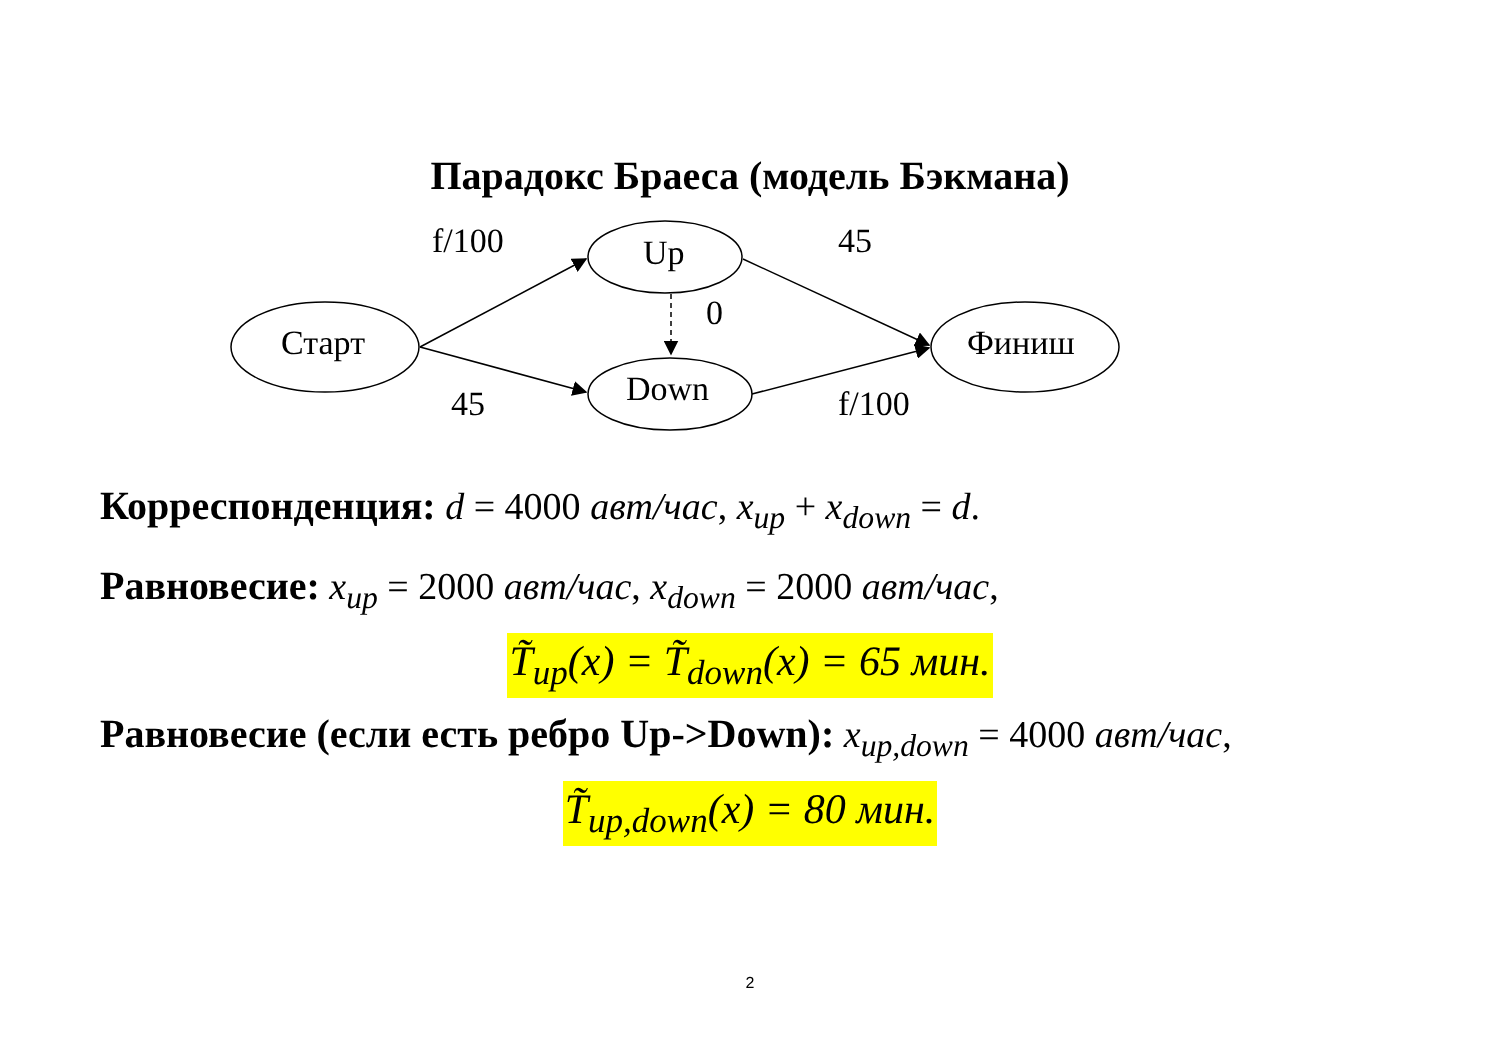Парадокс Браеса (модель Бэкмана)
Старт
Up
Down
Финиш
f/100 45
0
45 f/100
Корреспонденция: d = 4000 авт/час, x<sub>up</sub> + x<sub>down</sub> = d.
Равновесие: x<sub>up</sub> = 2000 авт/час, x<sub>down</sub> = 2000 авт/час,
T̃<sub>up</sub>(x) = T̃<sub>down</sub>(x) = 65 мин.
Равновесие (если есть ребро Up->Down): x<sub>up,down</sub> = 4000 авт/час,
T̃<sub>up,down</sub>(x) = 80 мин.
2